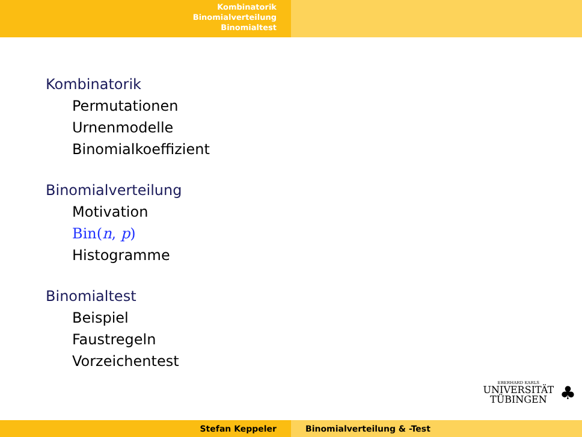Kombinatorik
Binomialverteilung
Binomialtest
Kombinatorik
Permutationen
Urnenmodelle
Binomialkoeffizient
Binomialverteilung
Motivation
Bin(n, p)
Histogramme
Binomialtest
Beispiel
Faustregeln
Vorzeichentest
EBERHARD KARLS
UNIVERSITÄT
TÜBINGEN
♣
Stefan Keppeler Binomialverteilung & -Test